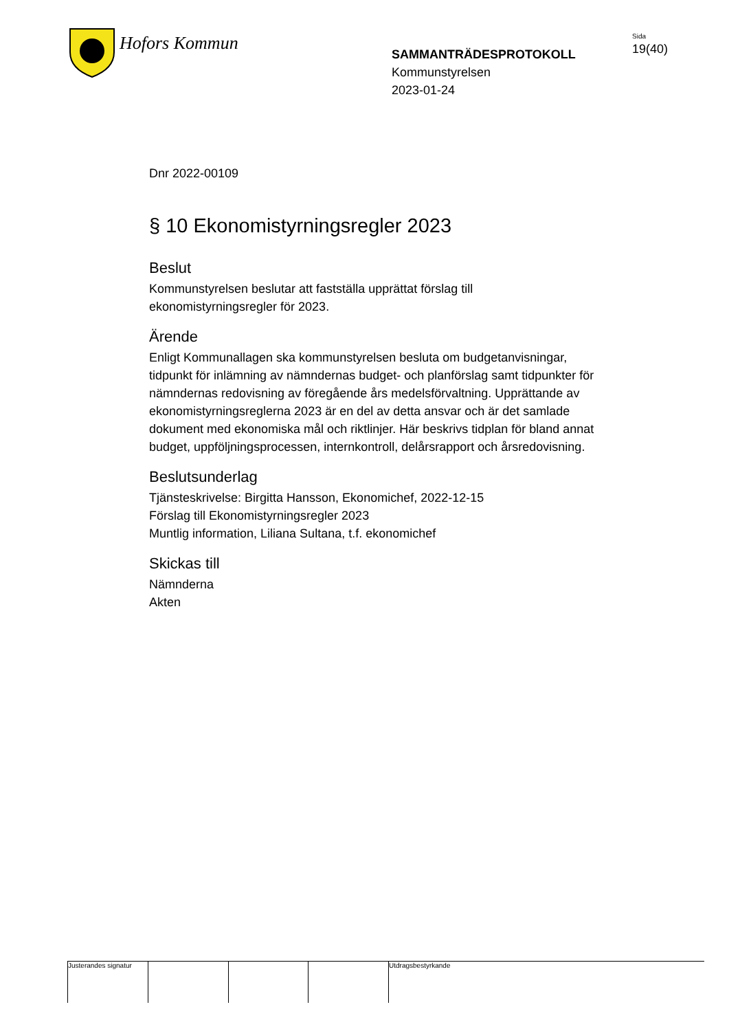Hofors Kommun
SAMMANTRÄDESPROTOKOLL
Kommunstyrelsen
2023-01-24
Sida
19(40)
Dnr 2022-00109
§ 10 Ekonomistyrningsregler 2023
Beslut
Kommunstyrelsen beslutar att fastställa upprättat förslag till ekonomistyrningsregler för 2023.
Ärende
Enligt Kommunallagen ska kommunstyrelsen besluta om budgetanvisningar, tidpunkt för inlämning av nämndernas budget- och planförslag samt tidpunkter för nämndernas redovisning av föregående års medelsförvaltning. Upprättande av ekonomistyrningsreglerna 2023 är en del av detta ansvar och är det samlade dokument med ekonomiska mål och riktlinjer. Här beskrivs tidplan för bland annat budget, uppföljningsprocessen, internkontroll, delårsrapport och årsredovisning.
Beslutsunderlag
Tjänsteskrivelse: Birgitta Hansson, Ekonomichef, 2022-12-15
Förslag till Ekonomistyrningsregler 2023
Muntlig information, Liliana Sultana, t.f. ekonomichef
Skickas till
Nämnderna
Akten
Justerandes signatur
Utdragsbestyrkande